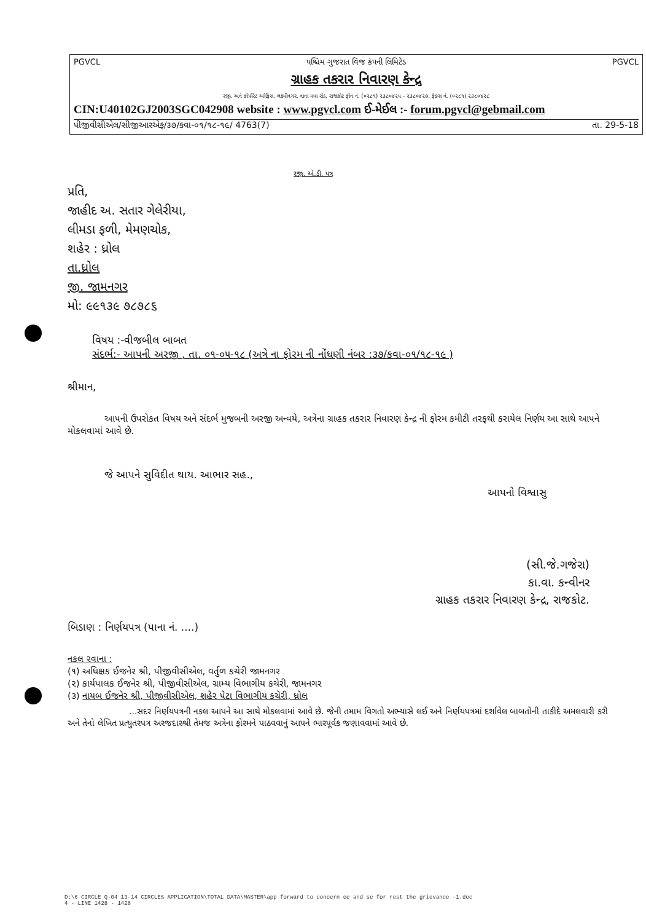PGVCL પશ્ચિમ ગુજરાત વિજ કંપની લિમિટેડ PGVCL
ગ્રાહક તકરાર નિવારણ કેન્દ્ર
રજી. અને કોર્પોરેટ ઓફિસ, લક્ષ્મીનગર, નાના મવા રોડ, રાજકોટ ફોન નં. (૦૨૮૧) ૨૩૮૦૪૨૫ - ૨૩૮૦૪૨૭, ફેક્સ નં. (૦૨૮૧) ૨૩૮૦૪૨૮
CIN:U40102GJ2003SGC042908 website : www.pgvcl.com ઈ-મેઈલ :- forum.pgvcl@gebmail.com
પીજીવીસીએલ/સીજીઆરએફ/૩૭/કવા-૦૧/૧૮-૧૯/ 4763(7) તા. 29-5-18
રજી. એ.ડી. પત્ર
પ્રતિ,
જાહીદ અ. સતાર ગેલેરીયા,
લીમડા ફળી, મેમણચોક,
શહેર : ધ્રોલ
તા.ધ્રોલ
જી. જામનગર
મો: ૯૯૧૩૯ ૭૮૭૮૬
વિષય :-વીજબીલ બાબત
સંદર્ભ:- આપની અરજી , તા. ૦૧-૦૫-૧૮ (અત્રે ના ફોરમ ની નોંધણી નંબર :૩૭/કવા-૦૧/૧૮-૧૯ )
શ્રીમાન,
આપની ઉપરોકત વિષય અને સંદર્ભ મુજબની અરજી અન્વયે, અત્રેના ગ્રાહક તકરાર નિવારણ કેન્દ્ર ની ફોરમ કમીટી તરફથી કરાયેલ નિર્ણય આ સાથે આપને મોકલવામાં આવે છે.
જે આપને સુવિદીત થાય. આભાર સહ.,
આપનો વિશ્વાસુ
(સી.જે.ગજેરા)
કા.વા. કન્વીનર
ગ્રાહક તકરાર નિવારણ કેન્દ્ર, રાજકોટ.
બિડાણ : નિર્ણયપત્ર (પાના નં. ....)
નકલ રવાના :
(૧) અધિક્ષક ઈજનેર શ્રી, પીજીવીસીએલ, વર્તુળ કચેરી જામનગર
(૨) કાર્યપાલક ઈજનેર શ્રી, પીજીવીસીએલ, ગ્રામ્ય વિભાગીય કચેરી, જામનગર
(૩) નાયબ ઈજનેર શ્રી, પીજીવીસીએલ, શહેર પેટા વિભાગીય કચેરી, ધ્રોલ
...સદર નિર્ણયપત્રની નકલ આપને આ સાથે મોકલવામાં આવે છે. જેની તમામ વિગતો અભ્યાસે લઈ અને નિર્ણયપત્રમાં દર્શાવેલ બાબતોની તાકીદે અમલવારી કરી અને તેનો લેખિત પ્રત્યુતરપત્ર અરજદારશ્રી તેમજ અત્રેના ફોરમને પાઠવવાનું આપને ભારપૂર્વક જણાવવામાં આવે છે.
D:\6 CIRCLE Q-04 13-14 CIRCLES APPLICATION\TOTAL DATA\MASTER\app forward to concern ee and se for rest the grievance -1.doc
4 - LINE 1428 - 1428